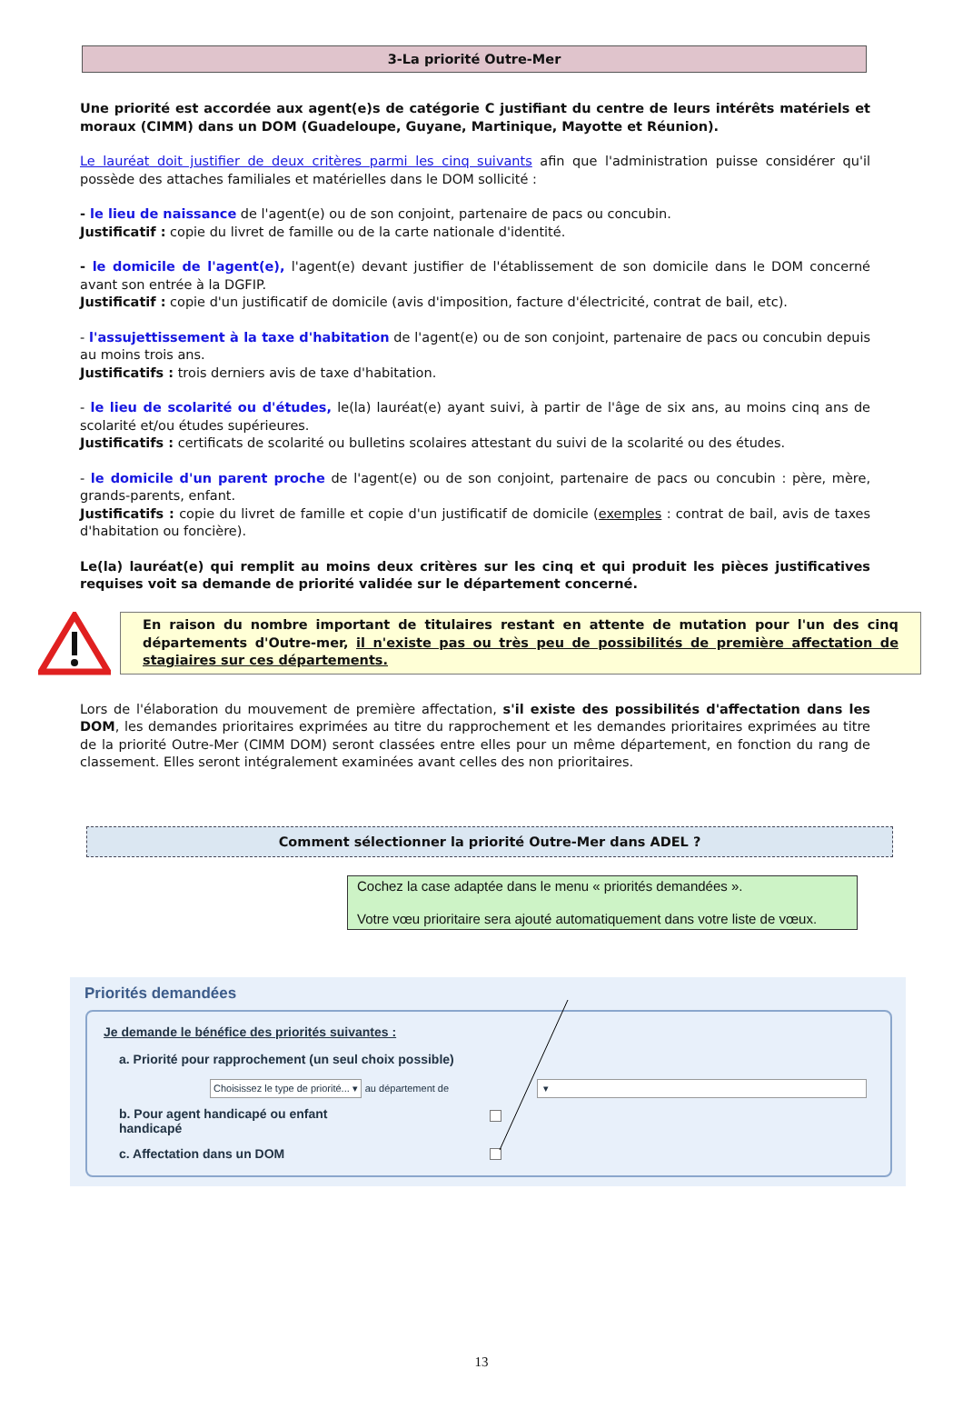3-La priorité Outre-Mer
Une priorité est accordée aux agent(e)s de catégorie C justifiant du centre de leurs intérêts matériels et moraux (CIMM) dans un DOM (Guadeloupe, Guyane, Martinique, Mayotte et Réunion).
Le lauréat doit justifier de deux critères parmi les cinq suivants afin que l'administration puisse considérer qu'il possède des attaches familiales et matérielles dans le DOM sollicité :
- le lieu de naissance de l'agent(e) ou de son conjoint, partenaire de pacs ou concubin.
Justificatif : copie du livret de famille ou de la carte nationale d'identité.
- le domicile de l'agent(e), l'agent(e) devant justifier de l'établissement de son domicile dans le DOM concerné avant son entrée à la DGFIP.
Justificatif : copie d'un justificatif de domicile (avis d'imposition, facture d'électricité, contrat de bail, etc).
- l'assujettissement à la taxe d'habitation de l'agent(e) ou de son conjoint, partenaire de pacs ou concubin depuis au moins trois ans.
Justificatifs : trois derniers avis de taxe d'habitation.
- le lieu de scolarité ou d'études, le(la) lauréat(e) ayant suivi, à partir de l'âge de six ans, au moins cinq ans de scolarité et/ou études supérieures.
Justificatifs : certificats de scolarité ou bulletins scolaires attestant du suivi de la scolarité ou des études.
- le domicile d'un parent proche de l'agent(e) ou de son conjoint, partenaire de pacs ou concubin : père, mère, grands-parents, enfant.
Justificatifs : copie du livret de famille et copie d'un justificatif de domicile (exemples : contrat de bail, avis de taxes d'habitation ou foncière).
Le(la) lauréat(e) qui remplit au moins deux critères sur les cinq et qui produit les pièces justificatives requises voit sa demande de priorité validée sur le département concerné.
En raison du nombre important de titulaires restant en attente de mutation pour l'un des cinq départements d'Outre-mer, il n'existe pas ou très peu de possibilités de première affectation de stagiaires sur ces départements.
Lors de l'élaboration du mouvement de première affectation, s'il existe des possibilités d'affectation dans les DOM, les demandes prioritaires exprimées au titre du rapprochement et les demandes prioritaires exprimées au titre de la priorité Outre-Mer (CIMM DOM) seront classées entre elles pour un même département, en fonction du rang de classement. Elles seront intégralement examinées avant celles des non prioritaires.
Comment sélectionner la priorité Outre-Mer dans ADEL ?
Cochez la case adaptée dans le menu « priorités demandées ».
Votre vœu prioritaire sera ajouté automatiquement dans votre liste de vœux.
Priorités demandées
Je demande le bénéfice des priorités suivantes :
a. Priorité pour rapprochement (un seul choix possible)
Choisissez le type de priorité... ▾ au département de
▾
b. Pour agent handicapé ou enfant handicapé
c. Affectation dans un DOM
13